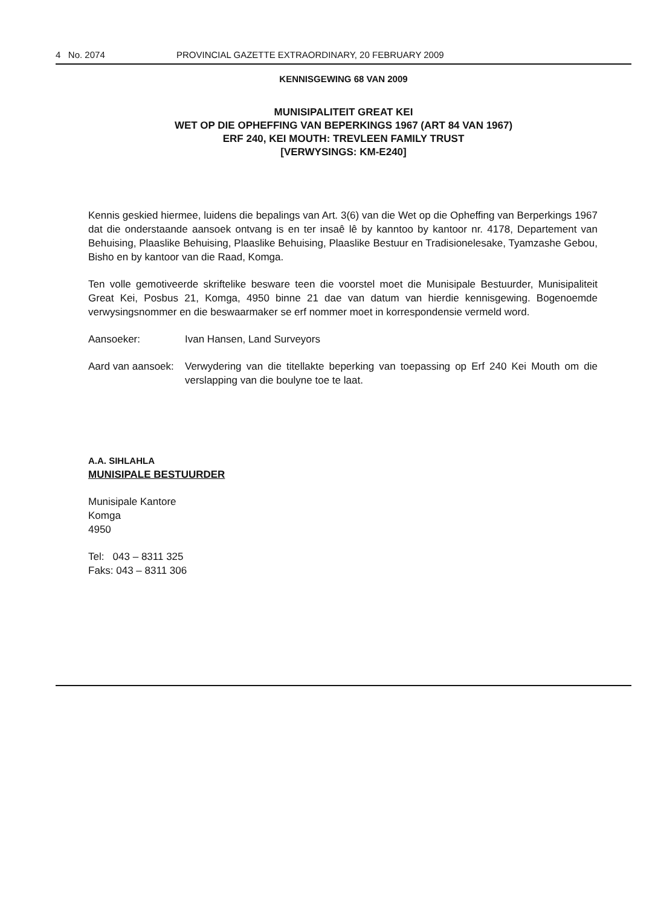4 No. 2074 PROVINCIAL GAZETTE EXTRAORDINARY, 20 FEBRUARY 2009
KENNISGEWING 68 VAN 2009
MUNISIPALITEIT GREAT KEI
WET OP DIE OPHEFFING VAN BEPERKINGS 1967 (ART 84 VAN 1967)
ERF 240, KEI MOUTH: TREVLEEN FAMILY TRUST
[VERWYSINGS: KM-E240]
Kennis geskied hiermee, luidens die bepalings van Art. 3(6) van die Wet op die Opheffing van Berperkings 1967 dat die onderstaande aansoek ontvang is en ter insaê lê by kanntoo by kantoor nr. 4178, Departement van Behuising, Plaaslike Behuising, Plaaslike Behuising, Plaaslike Bestuur en Tradisionelesake, Tyamzashe Gebou, Bisho en by kantoor van die Raad, Komga.
Ten volle gemotiveerde skriftelike besware teen die voorstel moet die Munisipale Bestuurder, Munisipaliteit Great Kei, Posbus 21, Komga, 4950 binne 21 dae van datum van hierdie kennisgewing. Bogenoemde verwysingsnommer en die beswaarmaker se erf nommer moet in korrespondensie vermeld word.
Aansoeker: Ivan Hansen, Land Surveyors
Aard van aansoek: Verwydering van die titellakte beperking van toepassing op Erf 240 Kei Mouth om die verslapping van die boulyne toe te laat.
A.A. SIHLAHLA
MUNISIPALE BESTUURDER
Munisipale Kantore
Komga
4950
Tel: 043 – 8311 325
Faks: 043 – 8311 306